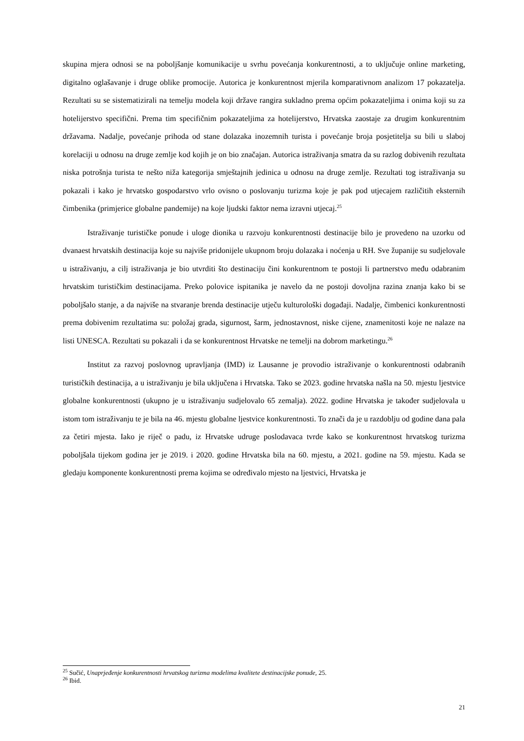skupina mjera odnosi se na poboljšanje komunikacije u svrhu povećanja konkurentnosti, a to uključuje online marketing, digitalno oglašavanje i druge oblike promocije. Autorica je konkurentnost mjerila komparativnom analizom 17 pokazatelja. Rezultati su se sistematizirali na temelju modela koji države rangira sukladno prema općim pokazateljima i onima koji su za hotelijerstvo specifični. Prema tim specifičnim pokazateljima za hotelijerstvo, Hrvatska zaostaje za drugim konkurentnim državama. Nadalje, povećanje prihoda od stane dolazaka inozemnih turista i povećanje broja posjetitelja su bili u slaboj korelaciji u odnosu na druge zemlje kod kojih je on bio značajan. Autorica istraživanja smatra da su razlog dobivenih rezultata niska potrošnja turista te nešto niža kategorija smještajnih jedinica u odnosu na druge zemlje. Rezultati tog istraživanja su pokazali i kako je hrvatsko gospodarstvo vrlo ovisno o poslovanju turizma koje je pak pod utjecajem različitih eksternih čimbenika (primjerice globalne pandemije) na koje ljudski faktor nema izravni utjecaj.<sup>25</sup>
Istraživanje turističke ponude i uloge dionika u razvoju konkurentnosti destinacije bilo je provedeno na uzorku od dvanaest hrvatskih destinacija koje su najviše pridonijele ukupnom broju dolazaka i noćenja u RH. Sve županije su sudjelovale u istraživanju, a cilj istraživanja je bio utvrditi što destinaciju čini konkurentnom te postoji li partnerstvo među odabranim hrvatskim turističkim destinacijama. Preko polovice ispitanika je navelo da ne postoji dovoljna razina znanja kako bi se poboljšalo stanje, a da najviše na stvaranje brenda destinacije utječu kulturološki događaji. Nadalje, čimbenici konkurentnosti prema dobivenim rezultatima su: položaj grada, sigurnost, šarm, jednostavnost, niske cijene, znamenitosti koje ne nalaze na listi UNESCA. Rezultati su pokazali i da se konkurentnost Hrvatske ne temelji na dobrom marketingu.<sup>26</sup>
Institut za razvoj poslovnog upravljanja (IMD) iz Lausanne je provodio istraživanje o konkurentnosti odabranih turističkih destinacija, a u istraživanju je bila uključena i Hrvatska. Tako se 2023. godine hrvatska našla na 50. mjestu ljestvice globalne konkurentnosti (ukupno je u istraživanju sudjelovalo 65 zemalja). 2022. godine Hrvatska je također sudjelovala u istom tom istraživanju te je bila na 46. mjestu globalne ljestvice konkurentnosti. To znači da je u razdoblju od godine dana pala za četiri mjesta. Iako je riječ o padu, iz Hrvatske udruge poslodavaca tvrde kako se konkurentnost hrvatskog turizma poboljšala tijekom godina jer je 2019. i 2020. godine Hrvatska bila na 60. mjestu, a 2021. godine na 59. mjestu. Kada se gledaju komponente konkurentnosti prema kojima se određivalo mjesto na ljestvici, Hrvatska je
<sup>25</sup> Sučić, Unaprjeđenje konkurentnosti hrvatskog turizma modelima kvalitete destinacijske ponude, 25.
<sup>26</sup> Ibid.
21